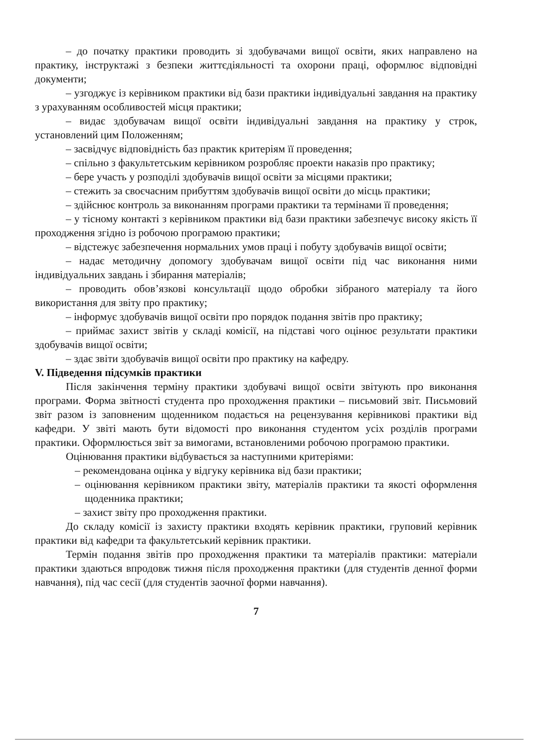– до початку практики проводить зі здобувачами вищої освіти, яких направлено на практику, інструктажі з безпеки життєдіяльності та охорони праці, оформлює відповідні документи;
– узгоджує із керівником практики від бази практики індивідуальні завдання на практику з урахуванням особливостей місця практики;
– видає здобувачам вищої освіти індивідуальні завдання на практику у строк, установлений цим Положенням;
– засвідчує відповідність баз практик критеріям її проведення;
– спільно з факультетським керівником розробляє проекти наказів про практику;
– бере участь у розподілі здобувачів вищої освіти за місцями практики;
– стежить за своєчасним прибуттям здобувачів вищої освіти до місць практики;
– здійснює контроль за виконанням програми практики та термінами її проведення;
– у тісному контакті з керівником практики від бази практики забезпечує високу якість її проходження згідно із робочою програмою практики;
– відстежує забезпечення нормальних умов праці і побуту здобувачів вищої освіти;
– надає методичну допомогу здобувачам вищої освіти під час виконання ними індивідуальних завдань і збирання матеріалів;
– проводить обов’язкові консультації щодо обробки зібраного матеріалу та його використання для звіту про практику;
– інформує здобувачів вищої освіти про порядок подання звітів про практику;
– приймає захист звітів у складі комісії, на підставі чого оцінює результати практики здобувачів вищої освіти;
– здає звіти здобувачів вищої освіти про практику на кафедру.
V. Підведення підсумків практики
Після закінчення терміну практики здобувачі вищої освіти звітують про виконання програми. Форма звітності студента про проходження практики – письмовий звіт. Письмовий звіт разом із заповненим щоденником подається на рецензування керівникові практики від кафедри. У звіті мають бути відомості про виконання студентом усіх розділів програми практики. Оформлюється звіт за вимогами, встановленими робочою програмою практики.
Оцінювання практики відбувається за наступними критеріями:
– рекомендована оцінка у відгуку керівника від бази практики;
– оцінювання керівником практики звіту, матеріалів практики та якості оформлення щоденника практики;
– захист звіту про проходження практики.
До складу комісії із захисту практики входять керівник практики, груповий керівник практики від кафедри та факультетський керівник практики.
Термін подання звітів про проходження практики та матеріалів практики: матеріали практики здаються впродовж тижня після проходження практики (для студентів денної форми навчання), під час сесії (для студентів заочної форми навчання).
7